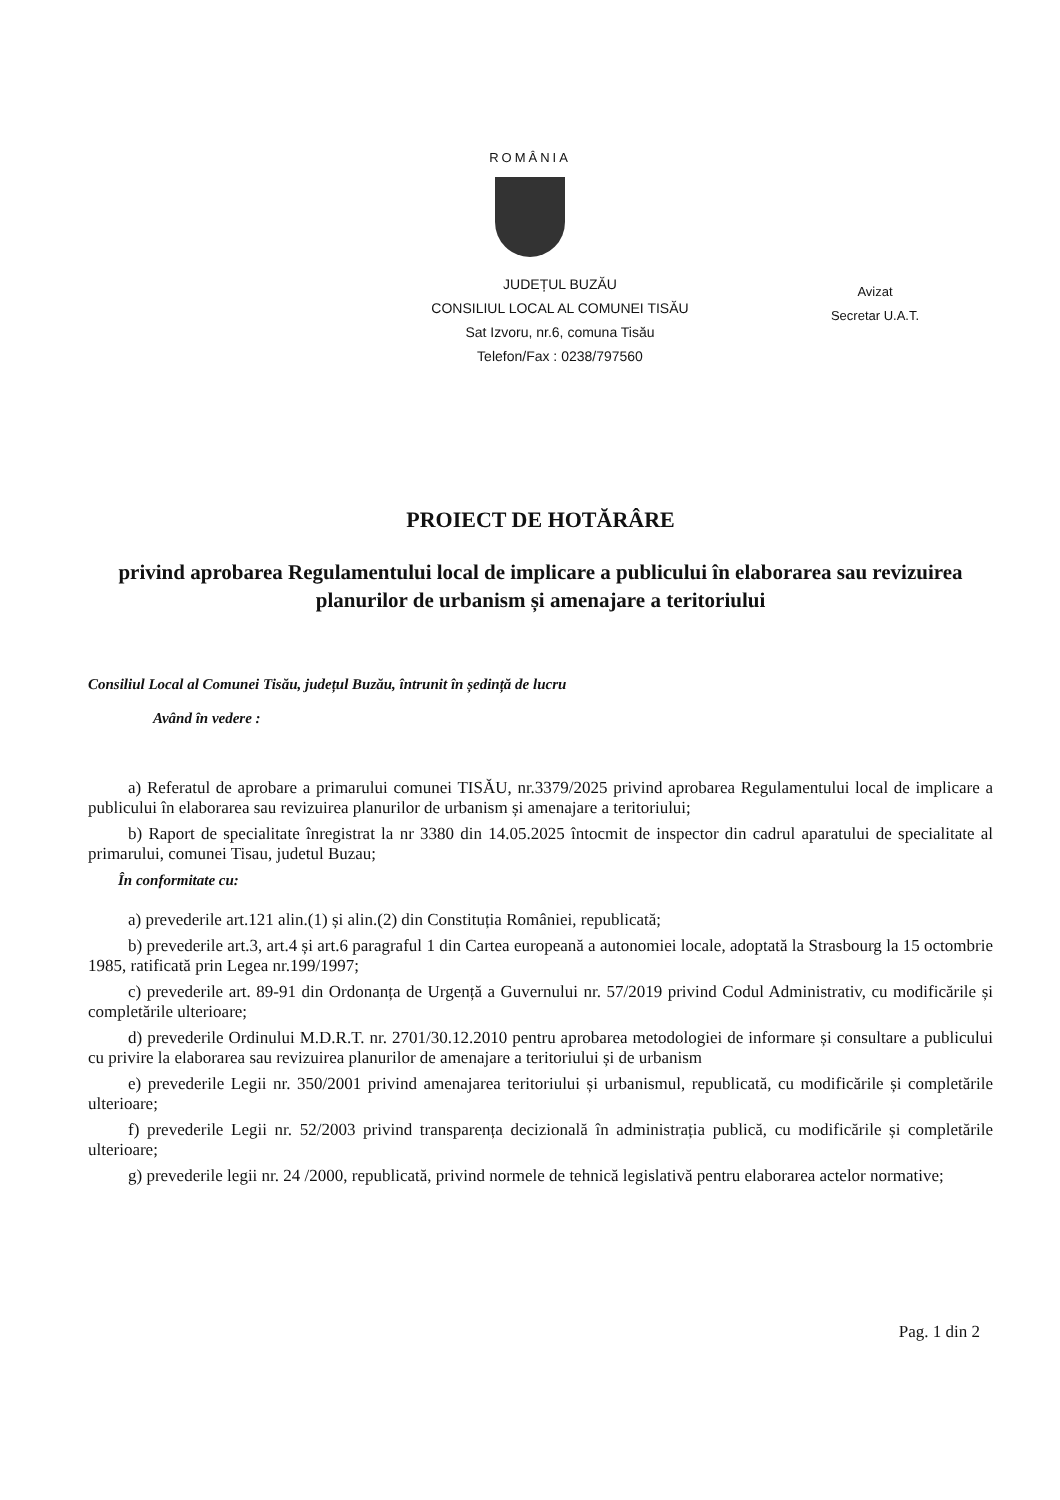ROMÂNIA
JUDEȚUL BUZĂU
CONSILIUL LOCAL AL COMUNEI TISĂU
Sat Izvoru, nr.6, comuna Tisău
Telefon/Fax : 0238/797560
Avizat
Secretar U.A.T.
PROIECT DE HOTĂRÂRE
privind aprobarea Regulamentului local de implicare a publicului în elaborarea sau revizuirea planurilor de urbanism și amenajare a teritoriului
Consiliul Local al Comunei Tisău, județul Buzău, întrunit în ședință de lucru
Având în vedere :
a) Referatul de aprobare a primarului comunei TISĂU, nr.3379/2025 privind aprobarea Regulamentului local de implicare a publicului în elaborarea sau revizuirea planurilor de urbanism și amenajare a teritoriului;
b) Raport de specialitate înregistrat la nr 3380 din 14.05.2025 întocmit de inspector din cadrul aparatului de specialitate al primarului, comunei Tisau, judetul Buzau;
În conformitate cu:
a) prevederile art.121 alin.(1) și alin.(2) din Constituția României, republicată;
b) prevederile art.3, art.4 și art.6 paragraful 1 din Cartea europeană a autonomiei locale, adoptată la Strasbourg la 15 octombrie 1985, ratificată prin Legea nr.199/1997;
c) prevederile art. 89-91 din Ordonanța de Urgență a Guvernului nr. 57/2019 privind Codul Administrativ, cu modificările și completările ulterioare;
d) prevederile Ordinului M.D.R.T. nr. 2701/30.12.2010 pentru aprobarea metodologiei de informare și consultare a publicului cu privire la elaborarea sau revizuirea planurilor de amenajare a teritoriului și de urbanism
e) prevederile Legii nr. 350/2001 privind amenajarea teritoriului și urbanismul, republicată, cu modificările și completările ulterioare;
f) prevederile Legii nr. 52/2003 privind transparența decizională în administrația publică, cu modificările și completările ulterioare;
g) prevederile legii nr. 24 /2000, republicată, privind normele de tehnică legislativă pentru elaborarea actelor normative;
Pag. 1 din 2